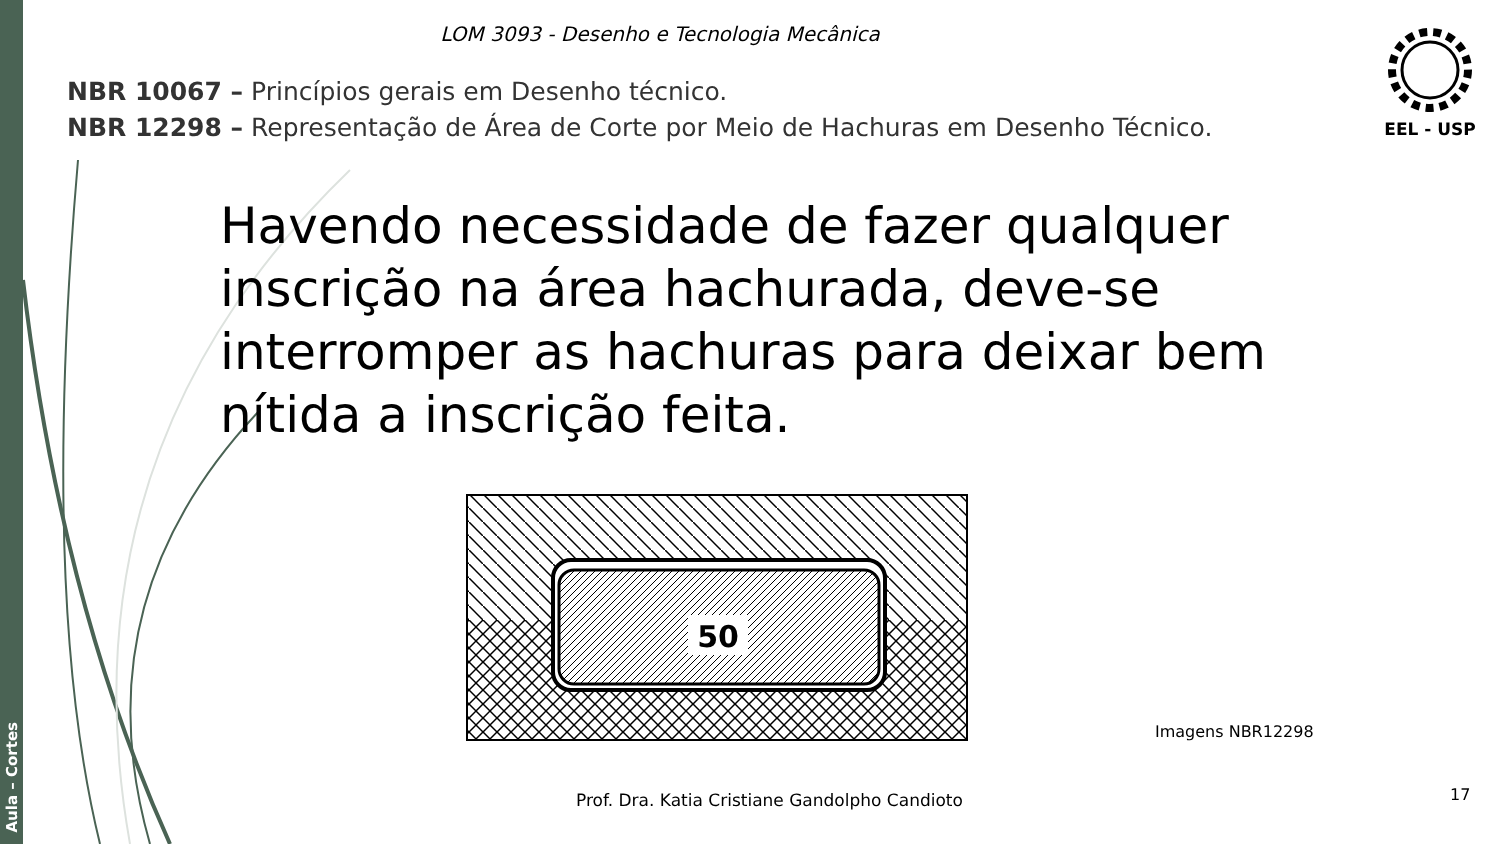Aula – Cortes
LOM 3093 - Desenho e Tecnologia Mecânica
NBR 10067 – Princípios gerais em Desenho técnico.
NBR 12298 – Representação de Área de Corte por Meio de Hachuras em Desenho Técnico.
EEL - USP
Havendo necessidade de fazer qualquer inscrição na área hachurada, deve-se interromper as hachuras para deixar bem nítida a inscrição feita.
50
Imagens NBR12298
Prof. Dra. Katia Cristiane Gandolpho Candioto
17